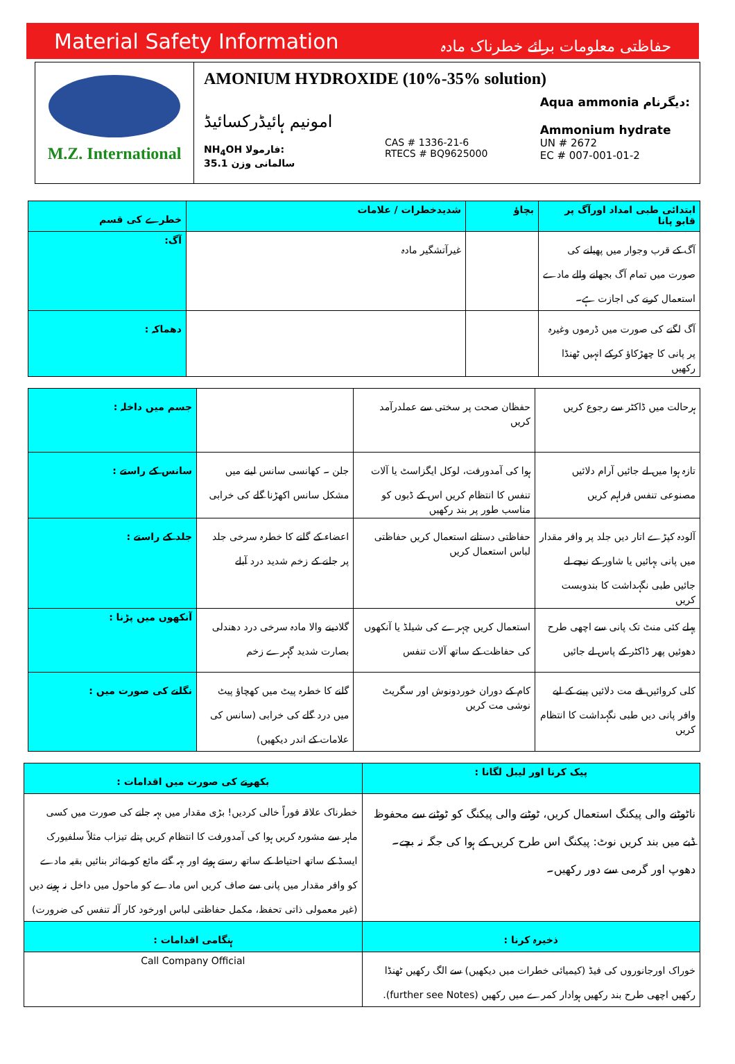Material Safety Information حفاظتی معلومات برائے خطرناک مادہ
M.Z. International
AMONIUM HYDROXIDE (10%-35% solution)
امونیم ہائیڈرکسائیڈ
NH<sub>4</sub>OH فارمولا:
35.1 سالمانی وزن
CAS # 1336-21-6
RTECS # BQ9625000
Aqua ammonia دیگرنام:
Ammonium hydrate
UN # 2672
EC # 007-001-01-2
| خطرے کی قسم | شدیدخطرات / علامات | بچاؤ | ابتدائی طبی امداد اورآگ پر قابو پانا |
| --- | --- | --- | --- |
| آگ: | غیرآتشگیر مادہ | | آگ کے قرب وجوار میں پھیلنے کی صورت میں تمام آگ بجھانے والے مادے استعمال کرنے کی اجازت ہے۔ |
| دھماکہ : | | | آگ لگنے کی صورت میں ڈرموں وغیرہ پر پانی کا چھڑکاؤ کرکے انہیں ٹھنڈا رکھیں |
| جسم میں داخلہ : | | حفظان صحت پر سختی سے عملدرآمد کریں | ہرحالت میں ڈاکٹر سے رجوع کریں |
| سانس کے راستے : | جلن ۔ کھانسی سانس لینے میں مشکل سانس اکھڑنا گلے کی خرابی | ہوا کی آمدورفت، لوکل ایگزاسٹ یا آلات تنفس کا انتظام کریں اس کے ڈبوں کو مناسب طور پر بند رکھیں | تازہ ہوا میں لے جائیں آرام دلائیں مصنوعی تنفس فراہم کریں |
| جلد کے راستے : | اعضاء کے گلنے کا خطرہ سرخی جلد پر جلنے کے زخم شدید درد آبلے | حفاظتی دستانے استعمال کریں حفاظتی لباس استعمال کریں | آلودہ کپڑے اتار دیں جلد پر وافر مقدار میں پانی بہائیں یا شاور کے نیچے لے جائیں طبی نگہداشت کا بندوبست کریں |
| آنکھوں میں پڑنا : | گلادینے والا مادہ سرخی درد دھندلی بصارت شدید گہرے زخم | استعمال کریں چہرے کی شیلڈ یا آنکھوں کی حفاظت کے ساتھ آلات تنفس | پہلے کئی منٹ تک پانی سے اچھی طرح دھوئیں پھر ڈاکٹر کے پاس لے جائیں |
| نگلنے کی صورت میں : | گلنے کا خطرہ پیٹ میں کھچاؤ پیٹ میں درد گلے کی خرابی (سانس کی علامات کے اندر دیکھیں) | کام کے دوران خوردونوش اور سگریٹ نوشی مت کریں | کلی کروائیں قے مت دلائیں پینے کے لیے وافر پانی دیں طبی نگہداشت کا انتظام کریں |
| بکھرنے کی صورت میں اقدامات : | پیک کرنا اور لیبل لگانا : |
| --- | --- |
| خطرناک علاقہ فوراً خالی کردیں! بڑی مقدار میں بہہ جانے کی صورت میں کسی ماہر سے مشورہ کریں ہوا کی آمدورفت کا انتظام کریں پتلے تیزاب مثلاً سلفیورک ایسڈ کے ساتھ احتیاط کے ساتھ رستے ہوئے اور بہہ گئے مائع کو بےاثر بنائیں بقیہ مادے کو وافر مقدار میں پانی سے صاف کریں اس مادے کو ماحول میں داخل نہ ہونے دیں (غیر معمولی ذاتی تحفظ، مکمل حفاظتی لباس اورخود کار آلہ تنفس کی ضرورت) | ناٹوٹنے والی پیکنگ استعمال کریں، ٹوٹنے والی پیکنگ کو ٹوٹنے سے محفوظ ڈبے میں بند کریں نوٹ: پیکنگ اس طرح کریں کے ہوا کی جگہ نہ بچے۔ دھوپ اور گرمی سے دور رکھیں۔ |
| ہنگامی اقدامات : | ذخیرہ کرنا : |
| Call Company Official | خوراک اورجانوروں کی فیڈ (کیمیائی خطرات میں دیکھیں) سے الگ رکھیں ٹھنڈا رکھیں اچھی طرح بند رکھیں ہوادار کمرے میں رکھیں (further see Notes). |